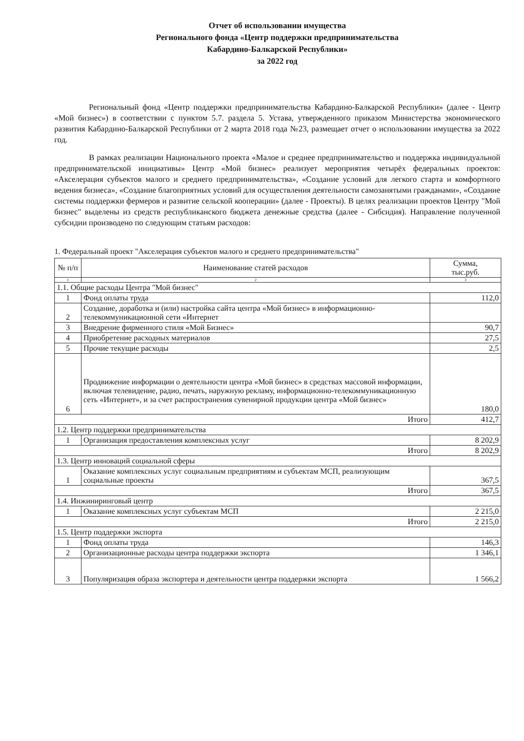Отчет об использовании имущества
Регионального фонда «Центр поддержки предпринимательства
Кабардино-Балкарской Республики»
за 2022 год
Региональный фонд «Центр поддержки предпринимательства Кабардино-Балкарской Республики» (далее - Центр «Мой бизнес») в соответствии с пунктом 5.7. раздела 5. Устава, утвержденного приказом Министерства экономического развития Кабардино-Балкарской Республики от 2 марта 2018 года №23, размещает отчет о использовании имущества за 2022 год.
В рамках реализации Национального проекта «Малое и среднее предпринимательство и поддержка индивидуальной предпринимательской инициативы» Центр «Мой бизнес» реализует мероприятия четырёх федеральных проектов: «Акселерация субъектов малого и среднего предпринимательства», «Создание условий для легкого старта и комфортного ведения бизнеса», «Создание благоприятных условий для осуществления деятельности самозанятыми гражданами», «Создание системы поддержки фермеров и развитие сельской кооперации» (далее - Проекты). В целях реализации проектов Центру "Мой бизнес" выделены из средств республиканского бюджета денежные средства (далее - Сибсидия). Направление полученной субсидии производено по следующим статьям расходов:
1. Федеральный проект "Акселерация субъектов малого и среднего предпринимательства"
| № п/п | Наименование статей расходов | Сумма, тыс.руб. |
| --- | --- | --- |
| 1 | 2 | 3 |
| 1.1. Общие расходы Центра "Мой бизнес" | | |
| 1 | Фонд оплаты труда | 112,0 |
| 2 | Создание, доработка и (или) настройка сайта центра «Мой бизнес» в информационно-телекоммуникационной сети «Интернет | |
| 3 | Внедрение фирменного стиля «Мой Бизнес» | 90,7 |
| 4 | Приобретение расходных материалов | 27,5 |
| 5 | Прочие текущие расходы | 2,5 |
| 6 | Продвижение информации о деятельности центра «Мой бизнес» в средствах массовой информации, включая телевидение, радио, печать, наружную рекламу, информационно-телекоммуникационную сеть «Интернет», и за счет распространения сувенирной продукции центра «Мой бизнес» | 180,0 |
| Итого | | 412,7 |
| 1.2. Центр поддержки предпринимательства | | |
| 1 | Организация предоставления комплексных услуг | 8 202,9 |
| Итого | | 8 202,9 |
| 1.3. Центр инноваций социальной сферы | | |
| 1 | Оказание комплексных услуг социальным предприятиям и субъектам МСП, реализующим социальные проекты | 367,5 |
| Итого | | 367,5 |
| 1.4. Инжиниринговый центр | | |
| 1 | Оказание комплексных услуг субъектам МСП | 2 215,0 |
| Итого | | 2 215,0 |
| 1.5. Центр поддержки экспорта | | |
| 1 | Фонд оплаты труда | 146,3 |
| 2 | Организационные расходы центра поддержки экспорта | 1 346,1 |
| 3 | Популяризация образа экспортера и деятельности центра поддержки экспорта | 1 566,2 |